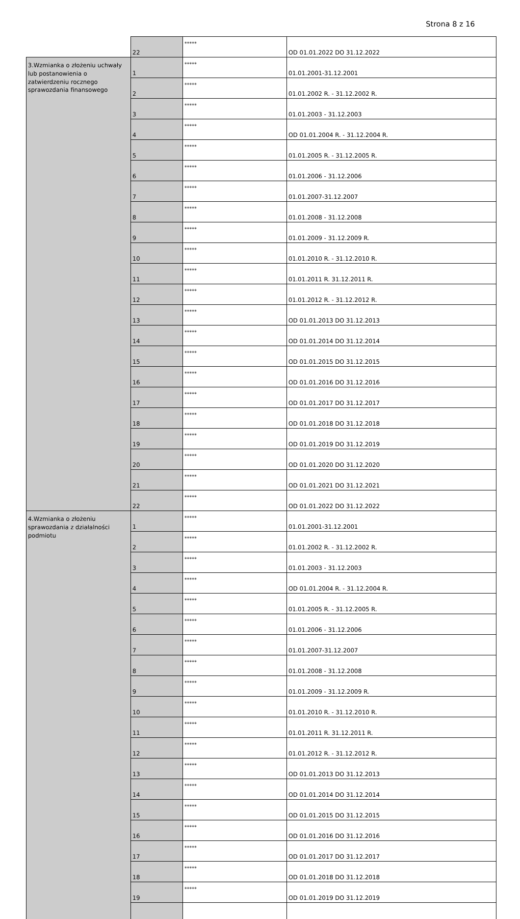Strona 8 z 16
| | 22 | ***** | OD 01.01.2022 DO 31.12.2022 |
| 3.Wzmianka o złożeniu uchwały lub postanowienia o zatwierdzeniu rocznego sprawozdania finansowego | 1 | ***** | 01.01.2001-31.12.2001 |
| | 2 | ***** | 01.01.2002 R. - 31.12.2002 R. |
| | 3 | ***** | 01.01.2003 - 31.12.2003 |
| | 4 | ***** | OD 01.01.2004 R. - 31.12.2004 R. |
| | 5 | ***** | 01.01.2005 R. - 31.12.2005 R. |
| | 6 | ***** | 01.01.2006 - 31.12.2006 |
| | 7 | ***** | 01.01.2007-31.12.2007 |
| | 8 | ***** | 01.01.2008 - 31.12.2008 |
| | 9 | ***** | 01.01.2009 - 31.12.2009 R. |
| | 10 | ***** | 01.01.2010 R. - 31.12.2010 R. |
| | 11 | ***** | 01.01.2011 R. 31.12.2011 R. |
| | 12 | ***** | 01.01.2012 R. - 31.12.2012 R. |
| | 13 | ***** | OD 01.01.2013 DO 31.12.2013 |
| | 14 | ***** | OD 01.01.2014 DO 31.12.2014 |
| | 15 | ***** | OD 01.01.2015 DO 31.12.2015 |
| | 16 | ***** | OD 01.01.2016 DO 31.12.2016 |
| | 17 | ***** | OD 01.01.2017 DO 31.12.2017 |
| | 18 | ***** | OD 01.01.2018 DO 31.12.2018 |
| | 19 | ***** | OD 01.01.2019 DO 31.12.2019 |
| | 20 | ***** | OD 01.01.2020 DO 31.12.2020 |
| | 21 | ***** | OD 01.01.2021 DO 31.12.2021 |
| | 22 | ***** | OD 01.01.2022 DO 31.12.2022 |
| 4.Wzmianka o złożeniu sprawozdania z działalności podmiotu | 1 | ***** | 01.01.2001-31.12.2001 |
| | 2 | ***** | 01.01.2002 R. - 31.12.2002 R. |
| | 3 | ***** | 01.01.2003 - 31.12.2003 |
| | 4 | ***** | OD 01.01.2004 R. - 31.12.2004 R. |
| | 5 | ***** | 01.01.2005 R. - 31.12.2005 R. |
| | 6 | ***** | 01.01.2006 - 31.12.2006 |
| | 7 | ***** | 01.01.2007-31.12.2007 |
| | 8 | ***** | 01.01.2008 - 31.12.2008 |
| | 9 | ***** | 01.01.2009 - 31.12.2009 R. |
| | 10 | ***** | 01.01.2010 R. - 31.12.2010 R. |
| | 11 | ***** | 01.01.2011 R. 31.12.2011 R. |
| | 12 | ***** | 01.01.2012 R. - 31.12.2012 R. |
| | 13 | ***** | OD 01.01.2013 DO 31.12.2013 |
| | 14 | ***** | OD 01.01.2014 DO 31.12.2014 |
| | 15 | ***** | OD 01.01.2015 DO 31.12.2015 |
| | 16 | ***** | OD 01.01.2016 DO 31.12.2016 |
| | 17 | ***** | OD 01.01.2017 DO 31.12.2017 |
| | 18 | ***** | OD 01.01.2018 DO 31.12.2018 |
| | 19 | ***** | OD 01.01.2019 DO 31.12.2019 |